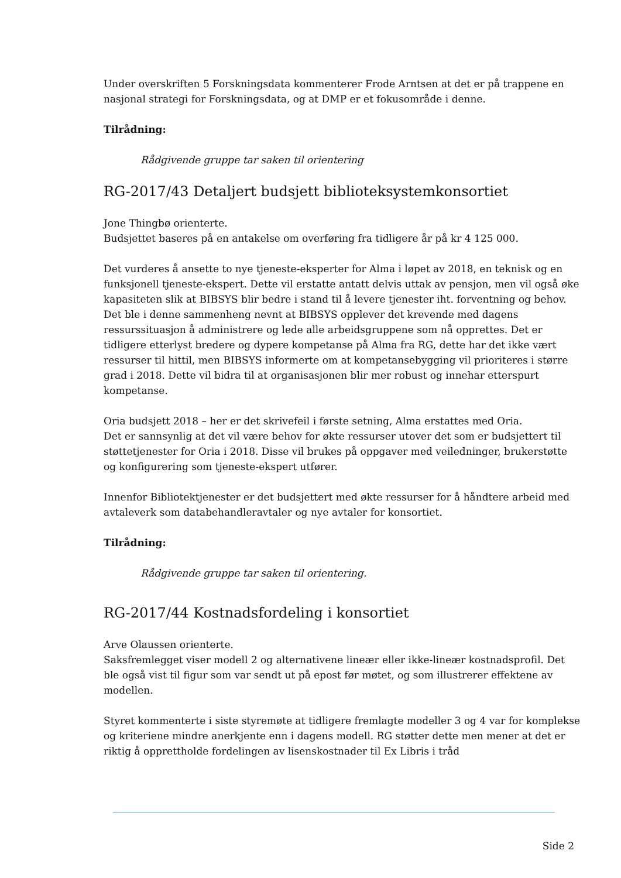Under overskriften 5 Forskningsdata kommenterer Frode Arntsen at det er på trappene en nasjonal strategi for Forskningsdata, og at DMP er et fokusområde i denne.
Tilrådning:
Rådgivende gruppe tar saken til orientering
RG-2017/43 Detaljert budsjett biblioteksystemkonsortiet
Jone Thingbø orienterte.
Budsjettet baseres på en antakelse om overføring fra tidligere år på kr 4 125 000.
Det vurderes å ansette to nye tjeneste-eksperter for Alma i løpet av 2018, en teknisk og en funksjonell tjeneste-ekspert. Dette vil erstatte antatt delvis uttak av pensjon, men vil også øke kapasiteten slik at BIBSYS blir bedre i stand til å levere tjenester iht. forventning og behov. Det ble i denne sammenheng nevnt at BIBSYS opplever det krevende med dagens ressurssituasjon å administrere og lede alle arbeidsgruppene som nå opprettes. Det er tidligere etterlyst bredere og dypere kompetanse på Alma fra RG, dette har det ikke vært ressurser til hittil, men BIBSYS informerte om at kompetansebygging vil prioriteres i større grad i 2018. Dette vil bidra til at organisasjonen blir mer robust og innehar etterspurt kompetanse.
Oria budsjett 2018 – her er det skrivefeil i første setning, Alma erstattes med Oria.
Det er sannsynlig at det vil være behov for økte ressurser utover det som er budsjettert til støttetjenester for Oria i 2018. Disse vil brukes på oppgaver med veiledninger, brukerstøtte og konfigurering som tjeneste-ekspert utfører.
Innenfor Bibliotektjenester er det budsjettert med økte ressurser for å håndtere arbeid med avtaleverk som databehandleravtaler og nye avtaler for konsortiet.
Tilrådning:
Rådgivende gruppe tar saken til orientering.
RG-2017/44 Kostnadsfordeling i konsortiet
Arve Olaussen orienterte.
Saksfremlegget viser modell 2 og alternativene lineær eller ikke-lineær kostnadsprofil. Det ble også vist til figur som var sendt ut på epost før møtet, og som illustrerer effektene av modellen.
Styret kommenterte i siste styremøte at tidligere fremlagte modeller 3 og 4 var for komplekse og kriteriene mindre anerkjente enn i dagens modell. RG støtter dette men mener at det er riktig å opprettholde fordelingen av lisenskostnader til Ex Libris i tråd
Side 2